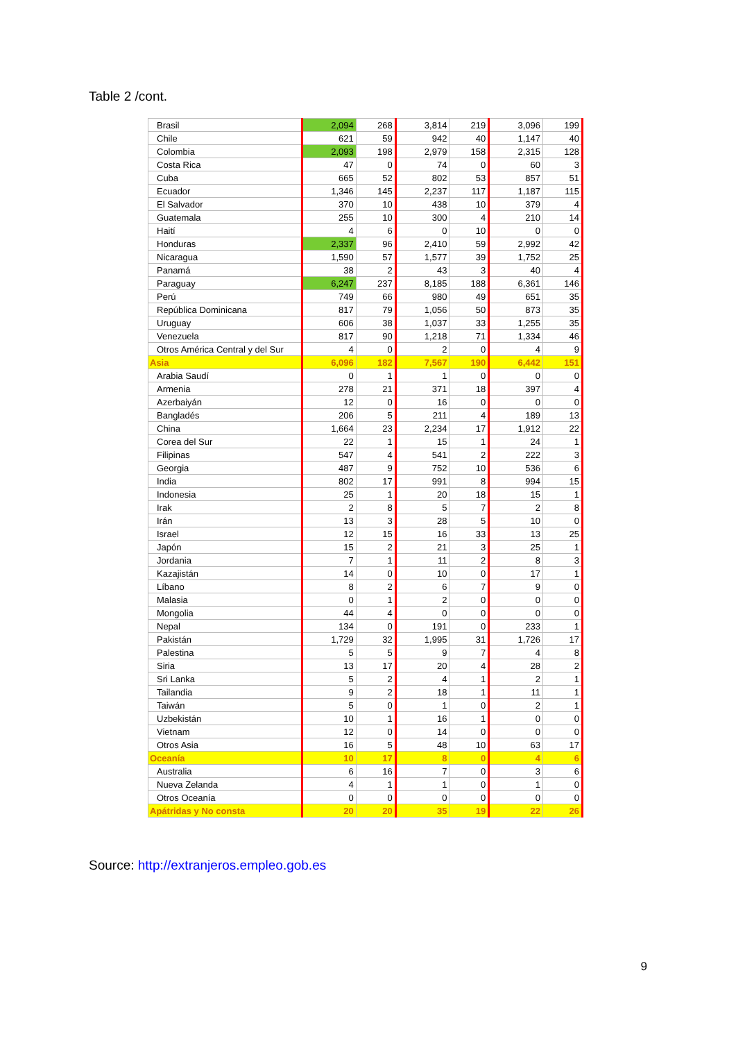Table 2 /cont.
| Brasil | 2,094 | 268 | 3,814 | 219 | 3,096 | 199 |
| Chile | 621 | 59 | 942 | 40 | 1,147 | 40 |
| Colombia | 2,093 | 198 | 2,979 | 158 | 2,315 | 128 |
| Costa Rica | 47 | 0 | 74 | 0 | 60 | 3 |
| Cuba | 665 | 52 | 802 | 53 | 857 | 51 |
| Ecuador | 1,346 | 145 | 2,237 | 117 | 1,187 | 115 |
| El Salvador | 370 | 10 | 438 | 10 | 379 | 4 |
| Guatemala | 255 | 10 | 300 | 4 | 210 | 14 |
| Haití | 4 | 6 | 0 | 10 | 0 | 0 |
| Honduras | 2,337 | 96 | 2,410 | 59 | 2,992 | 42 |
| Nicaragua | 1,590 | 57 | 1,577 | 39 | 1,752 | 25 |
| Panamá | 38 | 2 | 43 | 3 | 40 | 4 |
| Paraguay | 6,247 | 237 | 8,185 | 188 | 6,361 | 146 |
| Perú | 749 | 66 | 980 | 49 | 651 | 35 |
| República Dominicana | 817 | 79 | 1,056 | 50 | 873 | 35 |
| Uruguay | 606 | 38 | 1,037 | 33 | 1,255 | 35 |
| Venezuela | 817 | 90 | 1,218 | 71 | 1,334 | 46 |
| Otros América Central y del Sur | 4 | 0 | 2 | 0 | 4 | 9 |
| Asia | 6,096 | 182 | 7,567 | 190 | 6,442 | 151 |
| Arabia Saudí | 0 | 1 | 1 | 0 | 0 | 0 |
| Armenia | 278 | 21 | 371 | 18 | 397 | 4 |
| Azerbaiyán | 12 | 0 | 16 | 0 | 0 | 0 |
| Bangladés | 206 | 5 | 211 | 4 | 189 | 13 |
| China | 1,664 | 23 | 2,234 | 17 | 1,912 | 22 |
| Corea del Sur | 22 | 1 | 15 | 1 | 24 | 1 |
| Filipinas | 547 | 4 | 541 | 2 | 222 | 3 |
| Georgia | 487 | 9 | 752 | 10 | 536 | 6 |
| India | 802 | 17 | 991 | 8 | 994 | 15 |
| Indonesia | 25 | 1 | 20 | 18 | 15 | 1 |
| Irak | 2 | 8 | 5 | 7 | 2 | 8 |
| Irán | 13 | 3 | 28 | 5 | 10 | 0 |
| Israel | 12 | 15 | 16 | 33 | 13 | 25 |
| Japón | 15 | 2 | 21 | 3 | 25 | 1 |
| Jordania | 7 | 1 | 11 | 2 | 8 | 3 |
| Kazajistán | 14 | 0 | 10 | 0 | 17 | 1 |
| Líbano | 8 | 2 | 6 | 7 | 9 | 0 |
| Malasia | 0 | 1 | 2 | 0 | 0 | 0 |
| Mongolia | 44 | 4 | 0 | 0 | 0 | 0 |
| Nepal | 134 | 0 | 191 | 0 | 233 | 1 |
| Pakistán | 1,729 | 32 | 1,995 | 31 | 1,726 | 17 |
| Palestina | 5 | 5 | 9 | 7 | 4 | 8 |
| Siria | 13 | 17 | 20 | 4 | 28 | 2 |
| Sri Lanka | 5 | 2 | 4 | 1 | 2 | 1 |
| Tailandia | 9 | 2 | 18 | 1 | 11 | 1 |
| Taiwán | 5 | 0 | 1 | 0 | 2 | 1 |
| Uzbekistán | 10 | 1 | 16 | 1 | 0 | 0 |
| Vietnam | 12 | 0 | 14 | 0 | 0 | 0 |
| Otros Asia | 16 | 5 | 48 | 10 | 63 | 17 |
| Oceanía | 10 | 17 | 8 | 0 | 4 | 6 |
| Australia | 6 | 16 | 7 | 0 | 3 | 6 |
| Nueva Zelanda | 4 | 1 | 1 | 0 | 1 | 0 |
| Otros Oceanía | 0 | 0 | 0 | 0 | 0 | 0 |
| Apátridas y No consta | 20 | 20 | 35 | 19 | 22 | 26 |
Source: http://extranjeros.empleo.gob.es
9